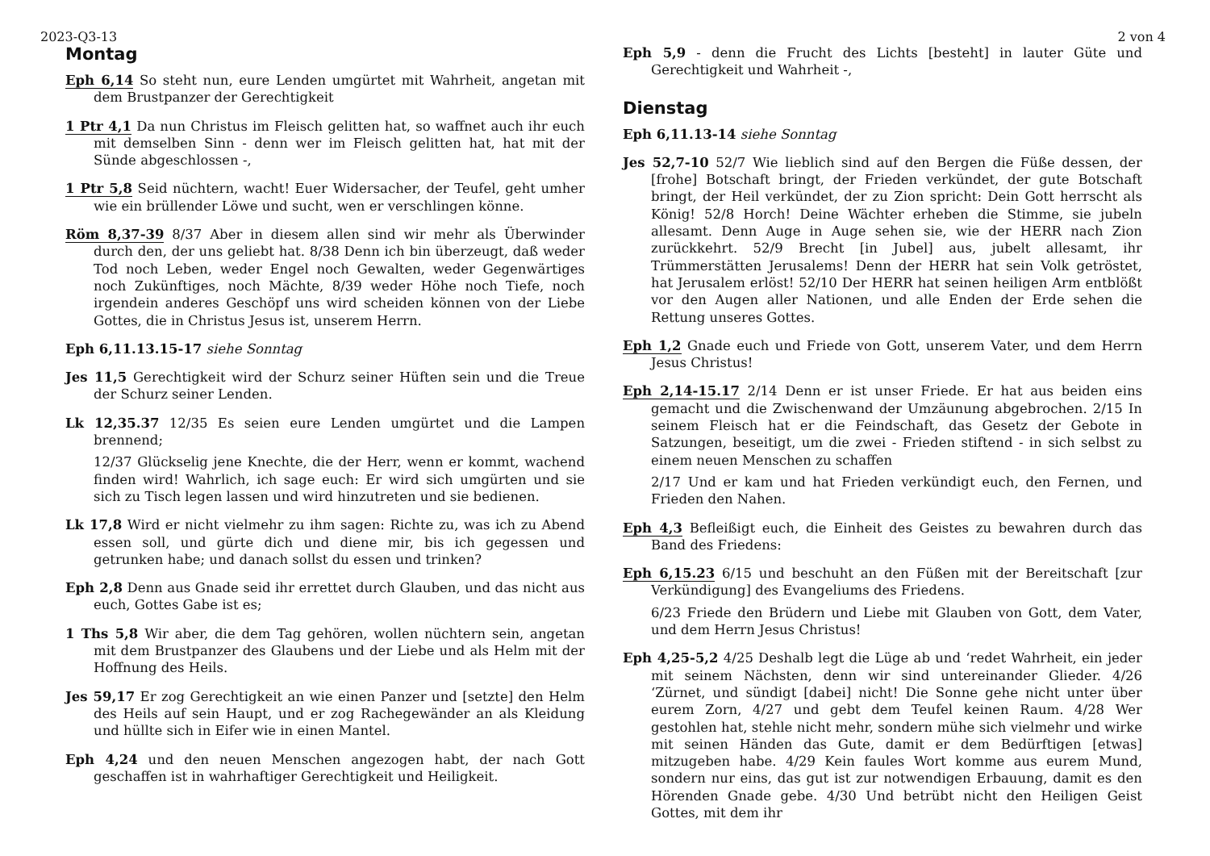2023-Q3-13 2 von 4
Montag
Eph 6,14 So steht nun, eure Lenden umgürtet mit Wahrheit, angetan mit dem Brustpanzer der Gerechtigkeit
1 Ptr 4,1 Da nun Christus im Fleisch gelitten hat, so waffnet auch ihr euch mit demselben Sinn - denn wer im Fleisch gelitten hat, hat mit der Sünde abgeschlossen -,
1 Ptr 5,8 Seid nüchtern, wacht! Euer Widersacher, der Teufel, geht umher wie ein brüllender Löwe und sucht, wen er verschlingen könne.
Röm 8,37-39 8/37 Aber in diesem allen sind wir mehr als Überwinder durch den, der uns geliebt hat. 8/38 Denn ich bin überzeugt, daß weder Tod noch Leben, weder Engel noch Gewalten, weder Gegenwärtiges noch Zukünftiges, noch Mächte, 8/39 weder Höhe noch Tiefe, noch irgendein anderes Geschöpf uns wird scheiden können von der Liebe Gottes, die in Christus Jesus ist, unserem Herrn.
Eph 6,11.13.15-17 siehe Sonntag
Jes 11,5 Gerechtigkeit wird der Schurz seiner Hüften sein und die Treue der Schurz seiner Lenden.
Lk 12,35.37 12/35 Es seien eure Lenden umgürtet und die Lampen brennend;
12/37 Glückselig jene Knechte, die der Herr, wenn er kommt, wachend finden wird! Wahrlich, ich sage euch: Er wird sich umgürten und sie sich zu Tisch legen lassen und wird hinzutreten und sie bedienen.
Lk 17,8 Wird er nicht vielmehr zu ihm sagen: Richte zu, was ich zu Abend essen soll, und gürte dich und diene mir, bis ich gegessen und getrunken habe; und danach sollst du essen und trinken?
Eph 2,8 Denn aus Gnade seid ihr errettet durch Glauben, und das nicht aus euch, Gottes Gabe ist es;
1 Ths 5,8 Wir aber, die dem Tag gehören, wollen nüchtern sein, angetan mit dem Brustpanzer des Glaubens und der Liebe und als Helm mit der Hoffnung des Heils.
Jes 59,17 Er zog Gerechtigkeit an wie einen Panzer und [setzte] den Helm des Heils auf sein Haupt, und er zog Rachegewänder an als Kleidung und hüllte sich in Eifer wie in einen Mantel.
Eph 4,24 und den neuen Menschen angezogen habt, der nach Gott geschaffen ist in wahrhaftiger Gerechtigkeit und Heiligkeit.
Eph 5,9 - denn die Frucht des Lichts [besteht] in lauter Güte und Gerechtigkeit und Wahrheit -,
Dienstag
Eph 6,11.13-14 siehe Sonntag
Jes 52,7-10 52/7 Wie lieblich sind auf den Bergen die Füße dessen, der [frohe] Botschaft bringt, der Frieden verkündet, der gute Botschaft bringt, der Heil verkündet, der zu Zion spricht: Dein Gott herrscht als König! 52/8 Horch! Deine Wächter erheben die Stimme, sie jubeln allesamt. Denn Auge in Auge sehen sie, wie der HERR nach Zion zurückkehrt. 52/9 Brecht [in Jubel] aus, jubelt allesamt, ihr Trümmerstätten Jerusalems! Denn der HERR hat sein Volk getröstet, hat Jerusalem erlöst! 52/10 Der HERR hat seinen heiligen Arm entblößt vor den Augen aller Nationen, und alle Enden der Erde sehen die Rettung unseres Gottes.
Eph 1,2 Gnade euch und Friede von Gott, unserem Vater, und dem Herrn Jesus Christus!
Eph 2,14-15.17 2/14 Denn er ist unser Friede. Er hat aus beiden eins gemacht und die Zwischenwand der Umzäunung abgebrochen. 2/15 In seinem Fleisch hat er die Feindschaft, das Gesetz der Gebote in Satzungen, beseitigt, um die zwei - Frieden stiftend - in sich selbst zu einem neuen Menschen zu schaffen
2/17 Und er kam und hat Frieden verkündigt euch, den Fernen, und Frieden den Nahen.
Eph 4,3 Befleißigt euch, die Einheit des Geistes zu bewahren durch das Band des Friedens:
Eph 6,15.23 6/15 und beschuht an den Füßen mit der Bereitschaft [zur Verkündigung] des Evangeliums des Friedens.
6/23 Friede den Brüdern und Liebe mit Glauben von Gott, dem Vater, und dem Herrn Jesus Christus!
Eph 4,25-5,2 4/25 Deshalb legt die Lüge ab und ‘redet Wahrheit, ein jeder mit seinem Nächsten, denn wir sind untereinander Glieder. 4/26 ‘Zürnet, und sündigt [dabei] nicht! Die Sonne gehe nicht unter über eurem Zorn, 4/27 und gebt dem Teufel keinen Raum. 4/28 Wer gestohlen hat, stehle nicht mehr, sondern mühe sich vielmehr und wirke mit seinen Händen das Gute, damit er dem Bedürftigen [etwas] mitzugeben habe. 4/29 Kein faules Wort komme aus eurem Mund, sondern nur eins, das gut ist zur notwendigen Erbauung, damit es den Hörenden Gnade gebe. 4/30 Und betrübt nicht den Heiligen Geist Gottes, mit dem ihr